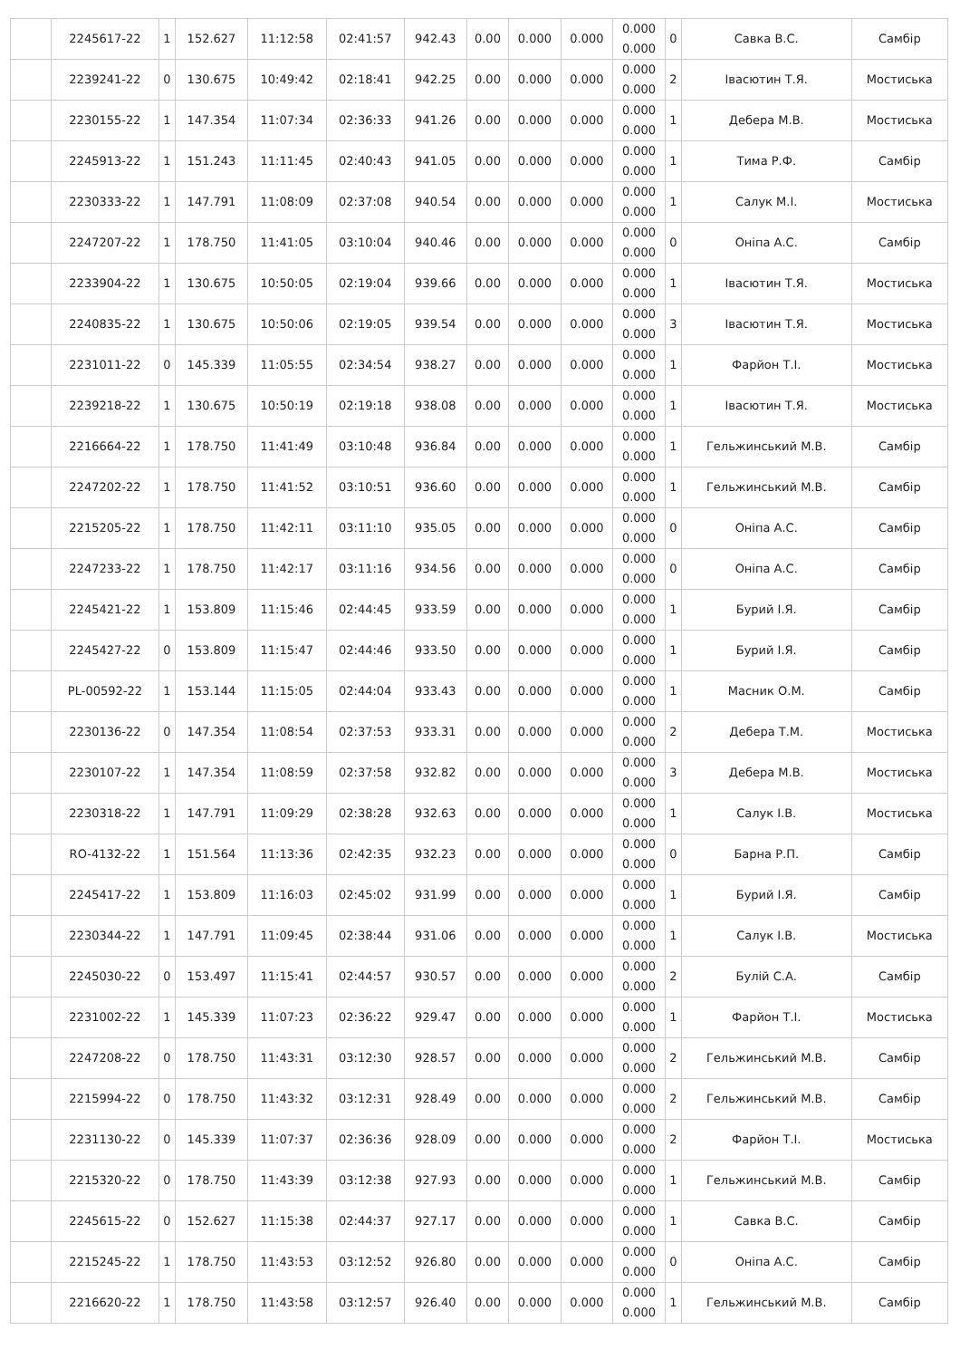| | 2245617-22 | 1 | 152.627 | 11:12:58 | 02:41:57 | 942.43 | 0.00 | 0.000 | 0.000 | 0.000 0.000 | 0 | Савка В.С. | Самбір |
| | 2239241-22 | 0 | 130.675 | 10:49:42 | 02:18:41 | 942.25 | 0.00 | 0.000 | 0.000 | 0.000 0.000 | 2 | Івасютин Т.Я. | Мостиська |
| | 2230155-22 | 1 | 147.354 | 11:07:34 | 02:36:33 | 941.26 | 0.00 | 0.000 | 0.000 | 0.000 0.000 | 1 | Дебера М.В. | Мостиська |
| | 2245913-22 | 1 | 151.243 | 11:11:45 | 02:40:43 | 941.05 | 0.00 | 0.000 | 0.000 | 0.000 0.000 | 1 | Тима Р.Ф. | Самбір |
| | 2230333-22 | 1 | 147.791 | 11:08:09 | 02:37:08 | 940.54 | 0.00 | 0.000 | 0.000 | 0.000 0.000 | 1 | Салук М.І. | Мостиська |
| | 2247207-22 | 1 | 178.750 | 11:41:05 | 03:10:04 | 940.46 | 0.00 | 0.000 | 0.000 | 0.000 0.000 | 0 | Оніпа А.С. | Самбір |
| | 2233904-22 | 1 | 130.675 | 10:50:05 | 02:19:04 | 939.66 | 0.00 | 0.000 | 0.000 | 0.000 0.000 | 1 | Івасютин Т.Я. | Мостиська |
| | 2240835-22 | 1 | 130.675 | 10:50:06 | 02:19:05 | 939.54 | 0.00 | 0.000 | 0.000 | 0.000 0.000 | 3 | Івасютин Т.Я. | Мостиська |
| | 2231011-22 | 0 | 145.339 | 11:05:55 | 02:34:54 | 938.27 | 0.00 | 0.000 | 0.000 | 0.000 0.000 | 1 | Фарйон Т.І. | Мостиська |
| | 2239218-22 | 1 | 130.675 | 10:50:19 | 02:19:18 | 938.08 | 0.00 | 0.000 | 0.000 | 0.000 0.000 | 1 | Івасютин Т.Я. | Мостиська |
| | 2216664-22 | 1 | 178.750 | 11:41:49 | 03:10:48 | 936.84 | 0.00 | 0.000 | 0.000 | 0.000 0.000 | 1 | Гельжинський М.В. | Самбір |
| | 2247202-22 | 1 | 178.750 | 11:41:52 | 03:10:51 | 936.60 | 0.00 | 0.000 | 0.000 | 0.000 0.000 | 1 | Гельжинський М.В. | Самбір |
| | 2215205-22 | 1 | 178.750 | 11:42:11 | 03:11:10 | 935.05 | 0.00 | 0.000 | 0.000 | 0.000 0.000 | 0 | Оніпа А.С. | Самбір |
| | 2247233-22 | 1 | 178.750 | 11:42:17 | 03:11:16 | 934.56 | 0.00 | 0.000 | 0.000 | 0.000 0.000 | 0 | Оніпа А.С. | Самбір |
| | 2245421-22 | 1 | 153.809 | 11:15:46 | 02:44:45 | 933.59 | 0.00 | 0.000 | 0.000 | 0.000 0.000 | 1 | Бурий І.Я. | Самбір |
| | 2245427-22 | 0 | 153.809 | 11:15:47 | 02:44:46 | 933.50 | 0.00 | 0.000 | 0.000 | 0.000 0.000 | 1 | Бурий І.Я. | Самбір |
| | PL-00592-22 | 1 | 153.144 | 11:15:05 | 02:44:04 | 933.43 | 0.00 | 0.000 | 0.000 | 0.000 0.000 | 1 | Масник О.М. | Самбір |
| | 2230136-22 | 0 | 147.354 | 11:08:54 | 02:37:53 | 933.31 | 0.00 | 0.000 | 0.000 | 0.000 0.000 | 2 | Дебера Т.М. | Мостиська |
| | 2230107-22 | 1 | 147.354 | 11:08:59 | 02:37:58 | 932.82 | 0.00 | 0.000 | 0.000 | 0.000 0.000 | 3 | Дебера М.В. | Мостиська |
| | 2230318-22 | 1 | 147.791 | 11:09:29 | 02:38:28 | 932.63 | 0.00 | 0.000 | 0.000 | 0.000 0.000 | 1 | Салук І.В. | Мостиська |
| | RO-4132-22 | 1 | 151.564 | 11:13:36 | 02:42:35 | 932.23 | 0.00 | 0.000 | 0.000 | 0.000 0.000 | 0 | Барна Р.П. | Самбір |
| | 2245417-22 | 1 | 153.809 | 11:16:03 | 02:45:02 | 931.99 | 0.00 | 0.000 | 0.000 | 0.000 0.000 | 1 | Бурий І.Я. | Самбір |
| | 2230344-22 | 1 | 147.791 | 11:09:45 | 02:38:44 | 931.06 | 0.00 | 0.000 | 0.000 | 0.000 0.000 | 1 | Салук І.В. | Мостиська |
| | 2245030-22 | 0 | 153.497 | 11:15:41 | 02:44:57 | 930.57 | 0.00 | 0.000 | 0.000 | 0.000 0.000 | 2 | Булій С.А. | Самбір |
| | 2231002-22 | 1 | 145.339 | 11:07:23 | 02:36:22 | 929.47 | 0.00 | 0.000 | 0.000 | 0.000 0.000 | 1 | Фарйон Т.І. | Мостиська |
| | 2247208-22 | 0 | 178.750 | 11:43:31 | 03:12:30 | 928.57 | 0.00 | 0.000 | 0.000 | 0.000 0.000 | 2 | Гельжинський М.В. | Самбір |
| | 2215994-22 | 0 | 178.750 | 11:43:32 | 03:12:31 | 928.49 | 0.00 | 0.000 | 0.000 | 0.000 0.000 | 2 | Гельжинський М.В. | Самбір |
| | 2231130-22 | 0 | 145.339 | 11:07:37 | 02:36:36 | 928.09 | 0.00 | 0.000 | 0.000 | 0.000 0.000 | 2 | Фарйон Т.І. | Мостиська |
| | 2215320-22 | 0 | 178.750 | 11:43:39 | 03:12:38 | 927.93 | 0.00 | 0.000 | 0.000 | 0.000 0.000 | 1 | Гельжинський М.В. | Самбір |
| | 2245615-22 | 0 | 152.627 | 11:15:38 | 02:44:37 | 927.17 | 0.00 | 0.000 | 0.000 | 0.000 0.000 | 1 | Савка В.С. | Самбір |
| | 2215245-22 | 1 | 178.750 | 11:43:53 | 03:12:52 | 926.80 | 0.00 | 0.000 | 0.000 | 0.000 0.000 | 0 | Оніпа А.С. | Самбір |
| | 2216620-22 | 1 | 178.750 | 11:43:58 | 03:12:57 | 926.40 | 0.00 | 0.000 | 0.000 | 0.000 0.000 | 1 | Гельжинський М.В. | Самбір |